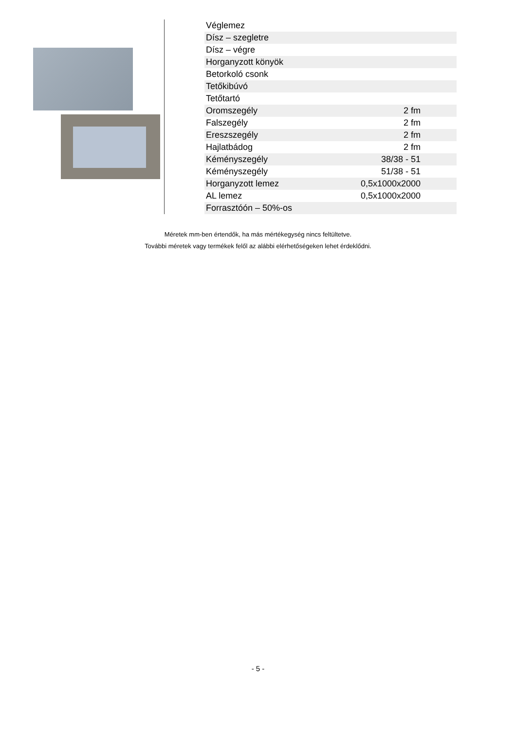| Véglemez | |
| Dísz – szegletre | |
| Dísz – végre | |
| Horganyzott könyök | |
| Betorkoló csonk | |
| Tetőkibúvó | |
| Tetőtartó | |
| Oromszegély | 2 fm |
| Falszegély | 2 fm |
| Ereszszegély | 2 fm |
| Hajlatbádog | 2 fm |
| Kéményszegély | 38/38 - 51 |
| Kéményszegély | 51/38 - 51 |
| Horganyzott lemez | 0,5x1000x2000 |
| AL lemez | 0,5x1000x2000 |
| Forrasztóón – 50%-os | |
Méretek mm-ben értendők, ha más mértékegység nincs feltültetve.
További méretek vagy termékek felől az alábbi elérhetőségeken lehet érdeklődni.
- 5 -